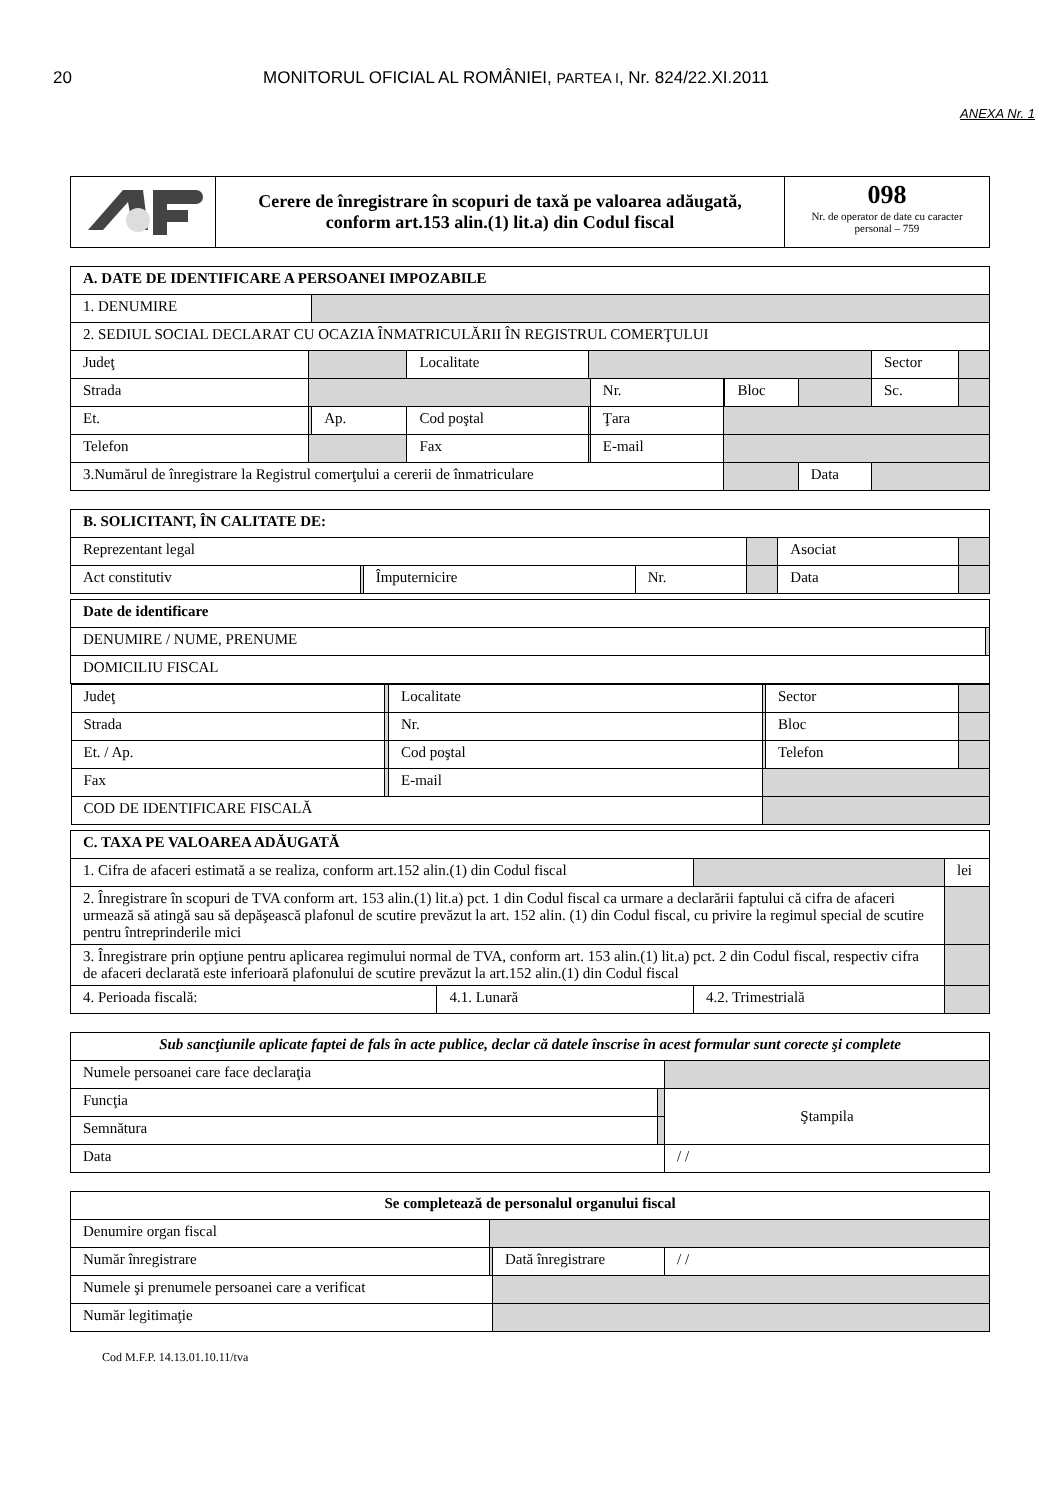20 MONITORUL OFICIAL AL ROMÂNIEI, PARTEA I, Nr. 824/22.XI.2011
ANEXA Nr. 1
| | Cerere de înregistrare în scopuri de taxă pe valoarea adăugată, conform art.153 alin.(1) lit.a) din Codul fiscal | 098 Nr. de operator de date cu caracter personal – 759 |
| A. DATE DE IDENTIFICARE A PERSOANEI IMPOZABILE | | | | | | | | | | |
| 1. DENUMIRE | | | | | | | | | | |
| 2. SEDIUL SOCIAL DECLARAT CU OCAZIA ÎNMATRICULĂRII ÎN REGISTRUL COMERŢULUI | | | | | | | | | | |
| Judeţ | | | Localitate | | | | | | Sector | |
| Strada | | | | | Nr. | | Bloc | | Sc. | |
| Et. | | Ap. | Cod poştal | | Ţara | | | | | |
| Telefon | | | Fax | | E-mail | | | | | |
| 3.Numărul de înregistrare la Registrul comerţului a cererii de înmatriculare | | | | | | | | Data | | |
| B. SOLICITANT, ÎN CALITATE DE: | | | | | | | |
| Reprezentant legal | | | | | Asociat | | |
| Act constitutiv | | Împuternicire | Nr. | | | Data | |
| Date de identificare | |
| DENUMIRE / NUME, PRENUME | |
| DOMICILIU FISCAL | |
| / Judeţ / / Localitate / / Sector / / / Strada / / Nr. / / Bloc / / / Et. / Ap. / / Cod poştal / / Telefon / / / Fax / / E-mail / / / / / COD DE IDENTIFICARE FISCALĂ / / / / / / | |
| C. TAXA PE VALOAREA ADĂUGATĂ | | | |
| 1. Cifra de afaceri estimată a se realiza, conform art.152 alin.(1) din Codul fiscal | | | lei |
| 2. Înregistrare în scopuri de TVA conform art. 153 alin.(1) lit.a) pct. 1 din Codul fiscal ca urmare a declarării faptului că cifra de afaceri urmează să atingă sau să depăşească plafonul de scutire prevăzut la art. 152 alin. (1) din Codul fiscal, cu privire la regimul special de scutire pentru întreprinderile mici | | | |
| 3. Înregistrare prin opţiune pentru aplicarea regimului normal de TVA, conform art. 153 alin.(1) lit.a) pct. 2 din Codul fiscal, respectiv cifra de afaceri declarată este inferioară plafonului de scutire prevăzut la art.152 alin.(1) din Codul fiscal | | | |
| 4. Perioada fiscală: | 4.1. Lunară | 4.2. Trimestrială | |
| Sub sancţiunile aplicate faptei de fals în acte publice, declar că datele înscrise în acest formular sunt corecte şi complete | | | |
| Numele persoanei care face declaraţia | | | |
| Funcţia | | Ştampila | |
| Semnătura | | | |
| Data | | | / / |
| Se completează de personalul organului fiscal | | | |
| Denumire organ fiscal | | | |
| Număr înregistrare | | Dată înregistrare | / / |
| Numele şi prenumele persoanei care a verificat | | | |
| Număr legitimaţie | | | |
Cod M.F.P. 14.13.01.10.11/tva